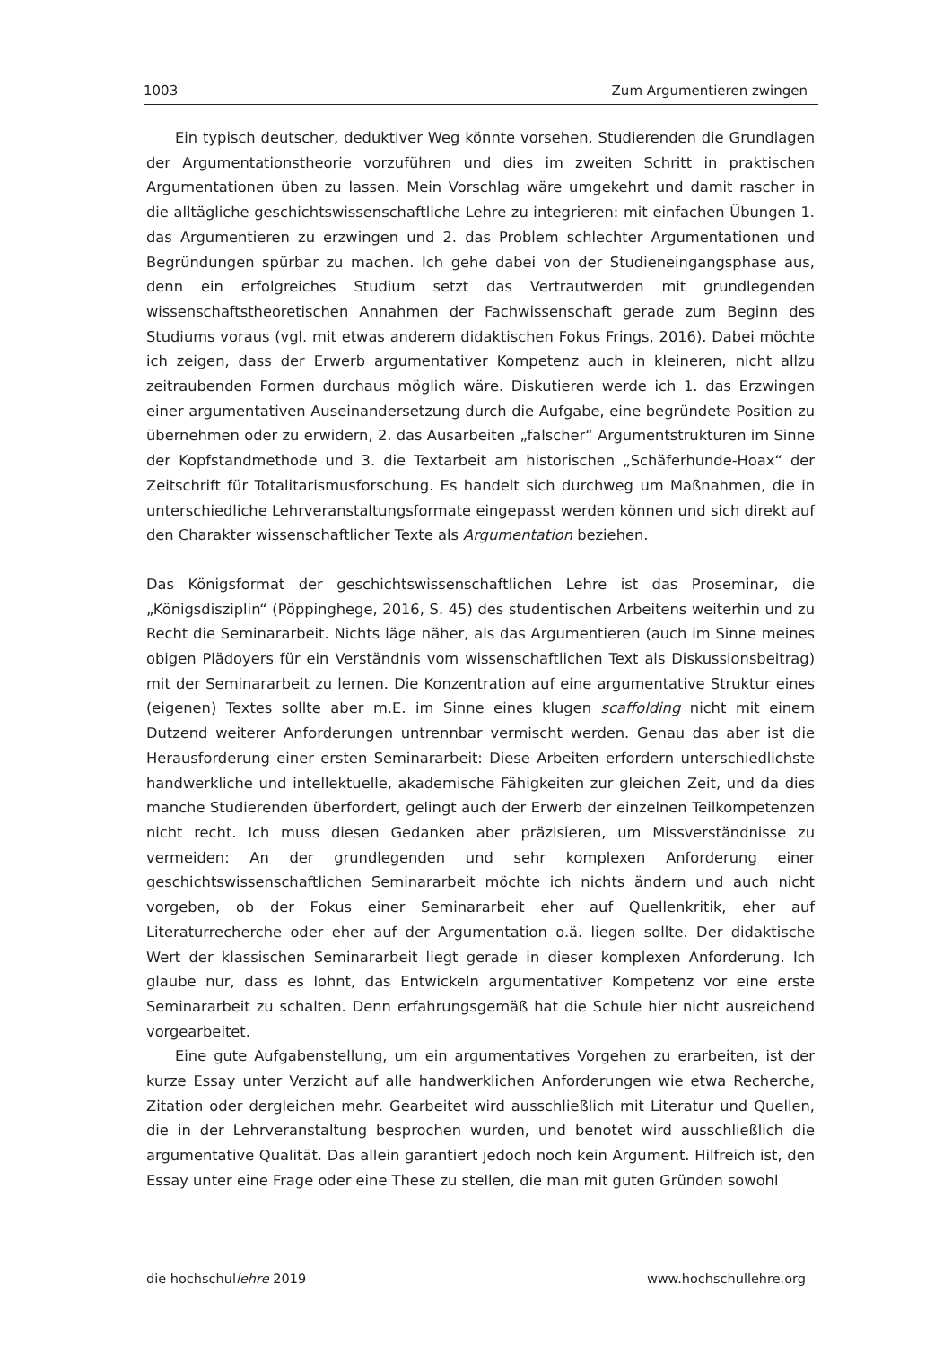1003 Zum Argumentieren zwingen
Ein typisch deutscher, deduktiver Weg könnte vorsehen, Studierenden die Grundlagen der Argumentationstheorie vorzuführen und dies im zweiten Schritt in praktischen Argumentationen üben zu lassen. Mein Vorschlag wäre umgekehrt und damit rascher in die alltägliche geschichtswissenschaftliche Lehre zu integrieren: mit einfachen Übungen 1. das Argumentieren zu erzwingen und 2. das Problem schlechter Argumentationen und Begründungen spürbar zu machen. Ich gehe dabei von der Studieneingangsphase aus, denn ein erfolgreiches Studium setzt das Vertrautwerden mit grundlegenden wissenschaftstheoretischen Annahmen der Fachwissenschaft gerade zum Beginn des Studiums voraus (vgl. mit etwas anderem didaktischen Fokus Frings, 2016). Dabei möchte ich zeigen, dass der Erwerb argumentativer Kompetenz auch in kleineren, nicht allzu zeitraubenden Formen durchaus möglich wäre. Diskutieren werde ich 1. das Erzwingen einer argumentativen Auseinandersetzung durch die Aufgabe, eine begründete Position zu übernehmen oder zu erwidern, 2. das Ausarbeiten „falscher“ Argumentstrukturen im Sinne der Kopfstandmethode und 3. die Textarbeit am historischen „Schäferhunde-Hoax“ der Zeitschrift für Totalitarismusforschung. Es handelt sich durchweg um Maßnahmen, die in unterschiedliche Lehrveranstaltungsformate eingepasst werden können und sich direkt auf den Charakter wissenschaftlicher Texte als Argumentation beziehen.
Das Königsformat der geschichtswissenschaftlichen Lehre ist das Proseminar, die „Königsdisziplin“ (Pöppinghege, 2016, S. 45) des studentischen Arbeitens weiterhin und zu Recht die Seminararbeit. Nichts läge näher, als das Argumentieren (auch im Sinne meines obigen Plädoyers für ein Verständnis vom wissenschaftlichen Text als Diskussionsbeitrag) mit der Seminararbeit zu lernen. Die Konzentration auf eine argumentative Struktur eines (eigenen) Textes sollte aber m.E. im Sinne eines klugen scaffolding nicht mit einem Dutzend weiterer Anforderungen untrennbar vermischt werden. Genau das aber ist die Herausforderung einer ersten Seminararbeit: Diese Arbeiten erfordern unterschiedlichste handwerkliche und intellektuelle, akademische Fähigkeiten zur gleichen Zeit, und da dies manche Studierenden überfordert, gelingt auch der Erwerb der einzelnen Teilkompetenzen nicht recht. Ich muss diesen Gedanken aber präzisieren, um Missverständnisse zu vermeiden: An der grundlegenden und sehr komplexen Anforderung einer geschichtswissenschaftlichen Seminararbeit möchte ich nichts ändern und auch nicht vorgeben, ob der Fokus einer Seminararbeit eher auf Quellenkritik, eher auf Literaturrecherche oder eher auf der Argumentation o.ä. liegen sollte. Der didaktische Wert der klassischen Seminararbeit liegt gerade in dieser komplexen Anforderung. Ich glaube nur, dass es lohnt, das Entwickeln argumentativer Kompetenz vor eine erste Seminararbeit zu schalten. Denn erfahrungsgemäß hat die Schule hier nicht ausreichend vorgearbeitet.
Eine gute Aufgabenstellung, um ein argumentatives Vorgehen zu erarbeiten, ist der kurze Essay unter Verzicht auf alle handwerklichen Anforderungen wie etwa Recherche, Zitation oder dergleichen mehr. Gearbeitet wird ausschließlich mit Literatur und Quellen, die in der Lehrveranstaltung besprochen wurden, und benotet wird ausschließlich die argumentative Qualität. Das allein garantiert jedoch noch kein Argument. Hilfreich ist, den Essay unter eine Frage oder eine These zu stellen, die man mit guten Gründen sowohl
die hochschullehre 2019 www.hochschullehre.org